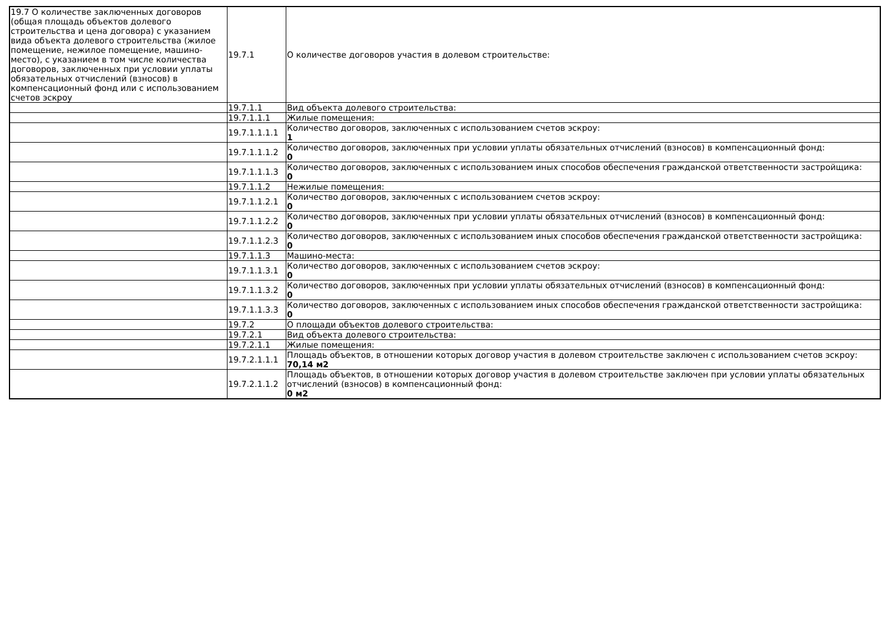| 19.7 О количестве заключенных договоров (общая площадь объектов долевого строительства и цена договора) с указанием вида объекта долевого строительства (жилое помещение, нежилое помещение, машино-место), с указанием в том числе количества договоров, заключенных при условии уплаты обязательных отчислений (взносов) в компенсационный фонд или с использованием счетов эскроу | 19.7.1 | О количестве договоров участия в долевом строительстве: |
| | 19.7.1.1 | Вид объекта долевого строительства: |
| | 19.7.1.1.1 | Жилые помещения: |
| | 19.7.1.1.1.1 | Количество договоров, заключенных с использованием счетов эскроу: 1 |
| | 19.7.1.1.1.2 | Количество договоров, заключенных при условии уплаты обязательных отчислений (взносов) в компенсационный фонд: 0 |
| | 19.7.1.1.1.3 | Количество договоров, заключенных с использованием иных способов обеспечения гражданской ответственности застройщика: 0 |
| | 19.7.1.1.2 | Нежилые помещения: |
| | 19.7.1.1.2.1 | Количество договоров, заключенных с использованием счетов эскроу: 0 |
| | 19.7.1.1.2.2 | Количество договоров, заключенных при условии уплаты обязательных отчислений (взносов) в компенсационный фонд: 0 |
| | 19.7.1.1.2.3 | Количество договоров, заключенных с использованием иных способов обеспечения гражданской ответственности застройщика: 0 |
| | 19.7.1.1.3 | Машино-места: |
| | 19.7.1.1.3.1 | Количество договоров, заключенных с использованием счетов эскроу: 0 |
| | 19.7.1.1.3.2 | Количество договоров, заключенных при условии уплаты обязательных отчислений (взносов) в компенсационный фонд: 0 |
| | 19.7.1.1.3.3 | Количество договоров, заключенных с использованием иных способов обеспечения гражданской ответственности застройщика: 0 |
| | 19.7.2 | О площади объектов долевого строительства: |
| | 19.7.2.1 | Вид объекта долевого строительства: |
| | 19.7.2.1.1 | Жилые помещения: |
| | 19.7.2.1.1.1 | Площадь объектов, в отношении которых договор участия в долевом строительстве заключен с использованием счетов эскроу: 70,14 м2 |
| | 19.7.2.1.1.2 | Площадь объектов, в отношении которых договор участия в долевом строительстве заключен при условии уплаты обязательных отчислений (взносов) в компенсационный фонд: 0 м2 |